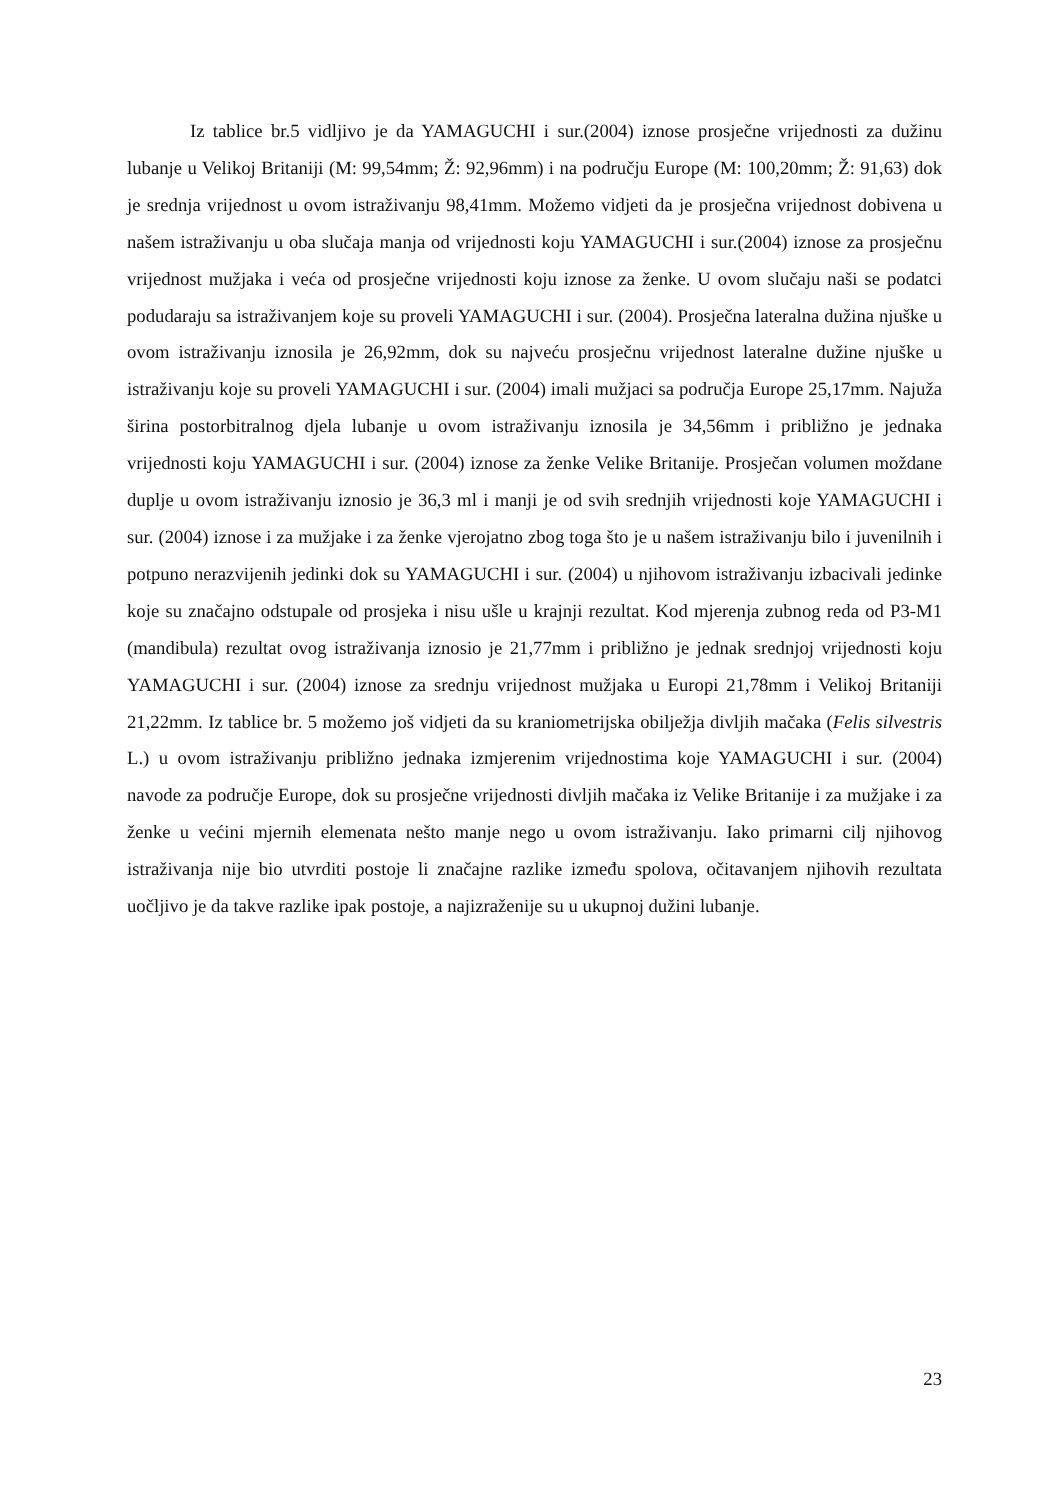Iz tablice br.5 vidljivo je da YAMAGUCHI i sur.(2004) iznose prosječne vrijednosti za dužinu lubanje u Velikoj Britaniji (M: 99,54mm; Ž: 92,96mm) i na području Europe (M: 100,20mm; Ž: 91,63) dok je srednja vrijednost u ovom istraživanju 98,41mm. Možemo vidjeti da je prosječna vrijednost dobivena u našem istraživanju u oba slučaja manja od vrijednosti koju YAMAGUCHI i sur.(2004) iznose za prosječnu vrijednost mužjaka i veća od prosječne vrijednosti koju iznose za ženke. U ovom slučaju naši se podatci podudaraju sa istraživanjem koje su proveli YAMAGUCHI i sur. (2004). Prosječna lateralna dužina njuške u ovom istraživanju iznosila je 26,92mm, dok su najveću prosječnu vrijednost lateralne dužine njuške u istraživanju koje su proveli YAMAGUCHI i sur. (2004) imali mužjaci sa područja Europe 25,17mm. Najuža širina postorbitralnog djela lubanje u ovom istraživanju iznosila je 34,56mm i približno je jednaka vrijednosti koju YAMAGUCHI i sur. (2004) iznose za ženke Velike Britanije. Prosječan volumen moždane duplje u ovom istraživanju iznosio je 36,3 ml i manji je od svih srednjih vrijednosti koje YAMAGUCHI i sur. (2004) iznose i za mužjake i za ženke vjerojatno zbog toga što je u našem istraživanju bilo i juvenilnih i potpuno nerazvijenih jedinki dok su YAMAGUCHI i sur. (2004) u njihovom istraživanju izbacivali jedinke koje su značajno odstupale od prosjeka i nisu ušle u krajnji rezultat. Kod mjerenja zubnog reda od P3-M1 (mandibula) rezultat ovog istraživanja iznosio je 21,77mm i približno je jednak srednjoj vrijednosti koju YAMAGUCHI i sur. (2004) iznose za srednju vrijednost mužjaka u Europi 21,78mm i Velikoj Britaniji 21,22mm. Iz tablice br. 5 možemo još vidjeti da su kraniometrijska obilježja divljih mačaka (Felis silvestris L.) u ovom istraživanju približno jednaka izmjerenim vrijednostima koje YAMAGUCHI i sur. (2004) navode za područje Europe, dok su prosječne vrijednosti divljih mačaka iz Velike Britanije i za mužjake i za ženke u većini mjernih elemenata nešto manje nego u ovom istraživanju. Iako primarni cilj njihovog istraživanja nije bio utvrditi postoje li značajne razlike između spolova, očitavanjem njihovih rezultata uočljivo je da takve razlike ipak postoje, a najizraženije su u ukupnoj dužini lubanje.
23